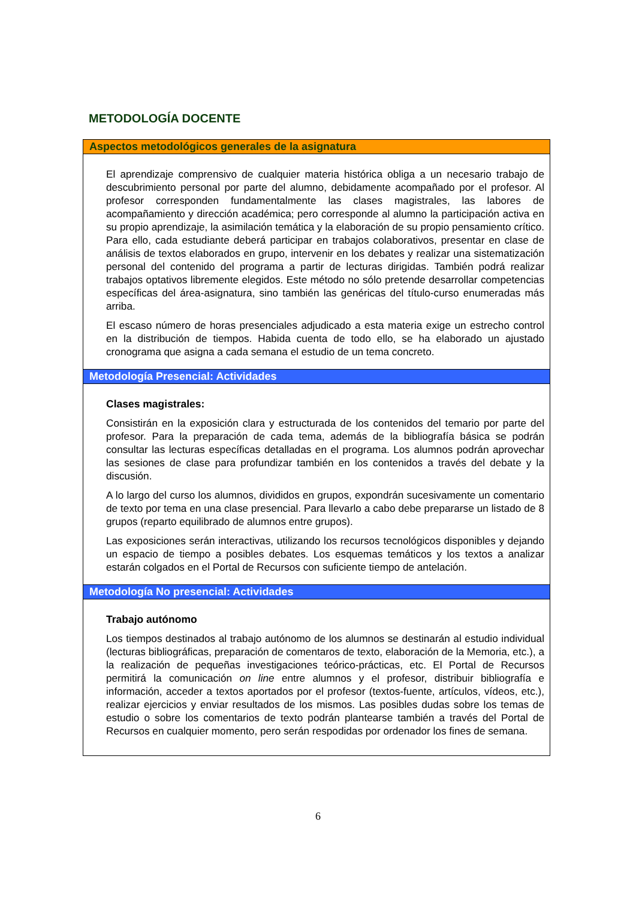METODOLOGÍA DOCENTE
Aspectos metodológicos generales de la asignatura
El aprendizaje comprensivo de cualquier materia histórica obliga a un necesario trabajo de descubrimiento personal por parte del alumno, debidamente acompañado por el profesor. Al profesor corresponden fundamentalmente las clases magistrales, las labores de acompañamiento y dirección académica; pero corresponde al alumno la participación activa en su propio aprendizaje, la asimilación temática y la elaboración de su propio pensamiento crítico. Para ello, cada estudiante deberá participar en trabajos colaborativos, presentar en clase de análisis de textos elaborados en grupo, intervenir en los debates y realizar una sistematización personal del contenido del programa a partir de lecturas dirigidas. También podrá realizar trabajos optativos libremente elegidos. Este método no sólo pretende desarrollar competencias específicas del área-asignatura, sino también las genéricas del título-curso enumeradas más arriba.
El escaso número de horas presenciales adjudicado a esta materia exige un estrecho control en la distribución de tiempos. Habida cuenta de todo ello, se ha elaborado un ajustado cronograma que asigna a cada semana el estudio de un tema concreto.
Metodología Presencial: Actividades
Clases magistrales:
Consistirán en la exposición clara y estructurada de los contenidos del temario por parte del profesor. Para la preparación de cada tema, además de la bibliografía básica se podrán consultar las lecturas específicas detalladas en el programa. Los alumnos podrán aprovechar las sesiones de clase para profundizar también en los contenidos a través del debate y la discusión.
A lo largo del curso los alumnos, divididos en grupos, expondrán sucesivamente un comentario de texto por tema en una clase presencial. Para llevarlo a cabo debe prepararse un listado de 8 grupos (reparto equilibrado de alumnos entre grupos).
Las exposiciones serán interactivas, utilizando los recursos tecnológicos disponibles y dejando un espacio de tiempo a posibles debates. Los esquemas temáticos y los textos a analizar estarán colgados en el Portal de Recursos con suficiente tiempo de antelación.
Metodología No presencial: Actividades
Trabajo autónomo
Los tiempos destinados al trabajo autónomo de los alumnos se destinarán al estudio individual (lecturas bibliográficas, preparación de comentaros de texto, elaboración de la Memoria, etc.), a la realización de pequeñas investigaciones teórico-prácticas, etc. El Portal de Recursos permitirá la comunicación on line entre alumnos y el profesor, distribuir bibliografía e información, acceder a textos aportados por el profesor (textos-fuente, artículos, vídeos, etc.), realizar ejercicios y enviar resultados de los mismos. Las posibles dudas sobre los temas de estudio o sobre los comentarios de texto podrán plantearse también a través del Portal de Recursos en cualquier momento, pero serán respodidas por ordenador los fines de semana.
6